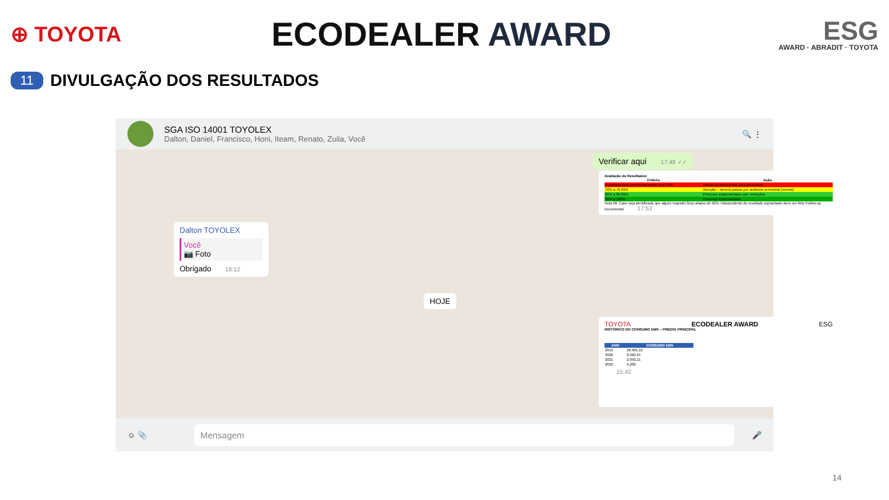⊕ TOYOTA
ECODEALER AWARD
ESG
AWARD · ABRADIT · TOYOTA
11
DIVULGAÇÃO DOS RESULTADOS
SGA ISO 14001 TOYOLEX
Dalton, Daniel, Francisco, Honi, Iteam, Renato, Zuila, Você
🔍 ⋮
Verificar aqui 17:48 ✓✓
Avaliação de Resultados:
| Critério | Ação |
| --- | --- |
| Resultado final com média menor que 70% | Follow-up documental e/ou presencial |
| 70% a 79,99% | Atenção – deverá passar por auditoria semestral (remota) |
| 80% a 89,99% | Processo implementado com restrições |
| 90% a 100% | Processo implementado |
Nota 08: Caso seja identificado que algum requisito ficou abaixo de 50%, independente do resultado supracitado deve ser feito Follow-up Documental. 17:53
Dalton TOYOLEX
Você
📷 Foto
Obrigado 18:12
HOJE
TOYOTA ECODEALER AWARD ESG
HISTÓRICO DO CONSUMO kWh – PRÉDIO PRINCIPAL
| ANO | CONSUMO kWh |
| --- | --- |
| 2019 | 26.905,16 |
| 2020 | 8.360,25 |
| 2021 | 2.042,21 |
| 2022 | 6.200 |
15:42
☺ 📎
Mensagem
🎤
14